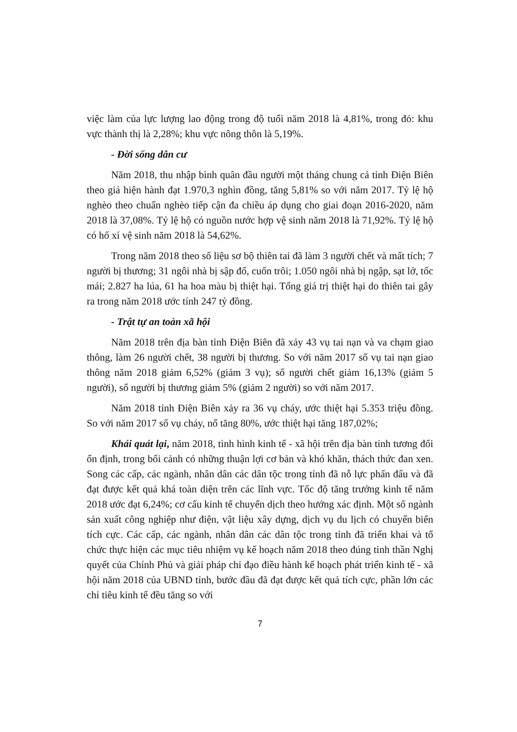việc làm của lực lượng lao động trong độ tuổi năm 2018 là 4,81%, trong đó: khu vực thành thị là 2,28%; khu vực nông thôn là 5,19%.
- Đời sống dân cư
Năm 2018, thu nhập bình quân đầu người một tháng chung cả tỉnh Điện Biên theo giá hiện hành đạt 1.970,3 nghìn đồng, tăng 5,81% so với năm 2017. Tỷ lệ hộ nghèo theo chuẩn nghèo tiếp cận đa chiều áp dụng cho giai đoạn 2016-2020, năm 2018 là 37,08%. Tỷ lệ hộ có nguồn nước hợp vệ sinh năm 2018 là 71,92%. Tỷ lệ hộ có hố xí vệ sinh năm 2018 là 54,62%.
Trong năm 2018 theo số liệu sơ bộ thiên tai đã làm 3 người chết và mất tích; 7 người bị thương; 31 ngôi nhà bị sập đổ, cuốn trôi; 1.050 ngôi nhà bị ngập, sạt lở, tốc mái; 2.827 ha lúa, 61 ha hoa màu bị thiệt hại. Tổng giá trị thiệt hại do thiên tai gây ra trong năm 2018 ước tính 247 tỷ đồng.
- Trật tự an toàn xã hội
Năm 2018 trên địa bàn tỉnh Điện Biên đã xảy 43 vụ tai nạn và va chạm giao thông, làm 26 người chết, 38 người bị thương. So với năm 2017 số vụ tai nạn giao thông năm 2018 giảm 6,52% (giảm 3 vụ); số người chết giảm 16,13% (giảm 5 người), số người bị thương giảm 5% (giảm 2 người) so với năm 2017.
Năm 2018 tỉnh Điện Biên xảy ra 36 vụ cháy, ước thiệt hại 5.353 triệu đồng. So với năm 2017 số vụ cháy, nổ tăng 80%, ước thiệt hại tăng 187,02%;
Khái quát lại, năm 2018, tình hình kinh tế - xã hội trên địa bàn tỉnh tương đối ổn định, trong bối cảnh có những thuận lợi cơ bản và khó khăn, thách thức đan xen. Song các cấp, các ngành, nhân dân các dân tộc trong tỉnh đã nỗ lực phấn đấu và đã đạt được kết quả khá toàn diện trên các lĩnh vực. Tốc độ tăng trưởng kinh tế năm 2018 ước đạt 6,24%; cơ cấu kinh tế chuyển dịch theo hướng xác định. Một số ngành sản xuất công nghiệp như điện, vật liệu xây dựng, dịch vụ du lịch có chuyển biến tích cực. Các cấp, các ngành, nhân dân các dân tộc trong tỉnh đã triển khai và tổ chức thực hiện các mục tiêu nhiệm vụ kế hoạch năm 2018 theo đúng tinh thần Nghị quyết của Chính Phủ và giải pháp chỉ đạo điều hành kế hoạch phát triển kinh tế - xã hội năm 2018 của UBND tỉnh, bước đầu đã đạt được kết quả tích cực, phần lớn các chỉ tiêu kinh tế đều tăng so với
7